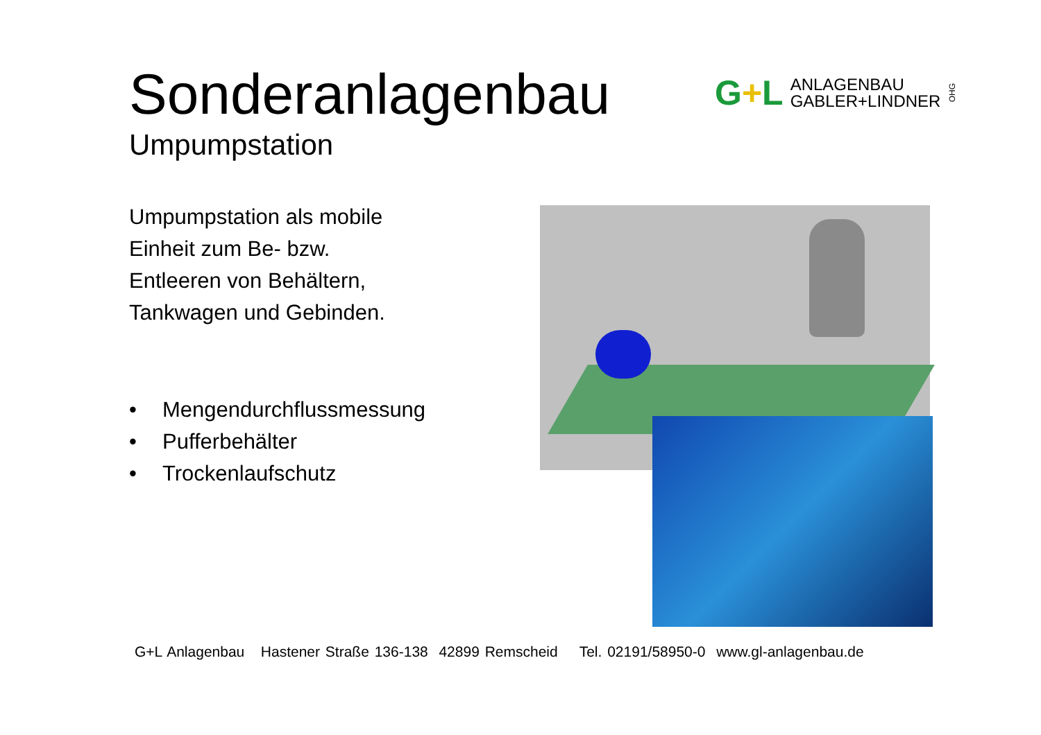Sonderanlagenbau
Umpumpstation
G+L
ANLAGENBAU
GABLER+LINDNER
OHG
Umpumpstation als mobile
Einheit zum Be- bzw.
Entleeren von Behältern,
Tankwagen und Gebinden.
• Mengendurchflussmessung
• Pufferbehälter
• Trockenlaufschutz
G+L Anlagenbau Hastener Straße 136-138 42899 Remscheid Tel. 02191/58950-0 www.gl-anlagenbau.de